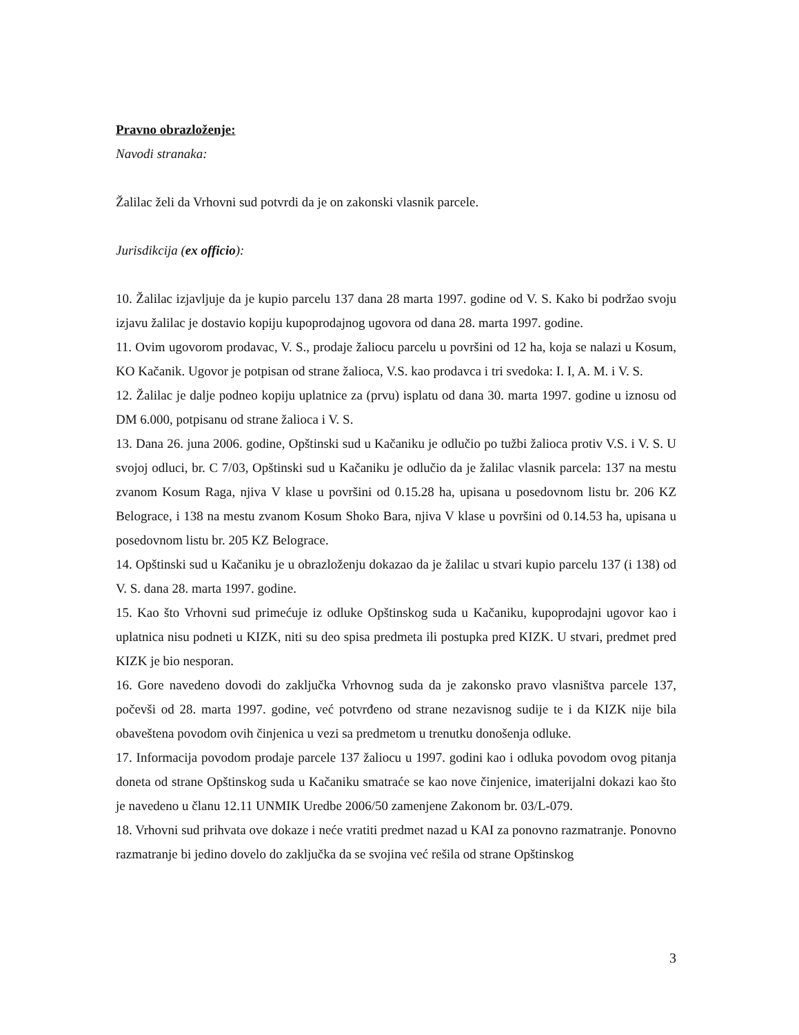Pravno obrazloženje:
Navodi stranaka:
Žalilac želi da Vrhovni sud potvrdi da je on zakonski vlasnik parcele.
Jurisdikcija (ex officio):
10. Žalilac izjavljuje da je kupio parcelu 137 dana 28 marta 1997. godine od V. S. Kako bi podržao svoju izjavu žalilac je dostavio kopiju kupoprodajnog ugovora od dana 28. marta 1997. godine.
11. Ovim ugovorom prodavac, V. S., prodaje žaliocu parcelu u površini od 12 ha, koja se nalazi u Kosum, KO Kačanik. Ugovor je potpisan od strane žalioca, V.S. kao prodavca i tri svedoka: I. I, A. M. i V. S.
12. Žalilac je dalje podneo kopiju uplatnice za (prvu) isplatu od dana 30. marta 1997. godine u iznosu od DM 6.000, potpisanu od strane žalioca i V. S.
13. Dana 26. juna 2006. godine, Opštinski sud u Kačaniku je odlučio po tužbi žalioca protiv V.S. i V. S. U svojoj odluci, br. C 7/03, Opštinski sud u Kačaniku je odlučio da je žalilac vlasnik parcela: 137 na mestu zvanom Kosum Raga, njiva V klase u površini od 0.15.28 ha, upisana u posedovnom listu br. 206 KZ Belograce, i 138 na mestu zvanom Kosum Shoko Bara, njiva V klase u površini od 0.14.53 ha, upisana u posedovnom listu br. 205 KZ Belograce.
14. Opštinski sud u Kačaniku je u obrazloženju dokazao da je žalilac u stvari kupio parcelu 137 (i 138) od V. S. dana 28. marta 1997. godine.
15. Kao što Vrhovni sud primećuje iz odluke Opštinskog suda u Kačaniku, kupoprodajni ugovor kao i uplatnica nisu podneti u KIZK, niti su deo spisa predmeta ili postupka pred KIZK. U stvari, predmet pred KIZK je bio nesporan.
16. Gore navedeno dovodi do zaključka Vrhovnog suda da je zakonsko pravo vlasništva parcele 137, počevši od 28. marta 1997. godine, već potvrđeno od strane nezavisnog sudije te i da KIZK nije bila obaveštena povodom ovih činjenica u vezi sa predmetom u trenutku donošenja odluke.
17. Informacija povodom prodaje parcele 137 žaliocu u 1997. godini kao i odluka povodom ovog pitanja doneta od strane Opštinskog suda u Kačaniku smatraće se kao nove činjenice, imaterijalni dokazi kao što je navedeno u članu 12.11 UNMIK Uredbe 2006/50 zamenjene Zakonom br. 03/L-079.
18. Vrhovni sud prihvata ove dokaze i neće vratiti predmet nazad u KAI za ponovno razmatranje. Ponovno razmatranje bi jedino dovelo do zaključka da se svojina već rešila od strane Opštinskog
3